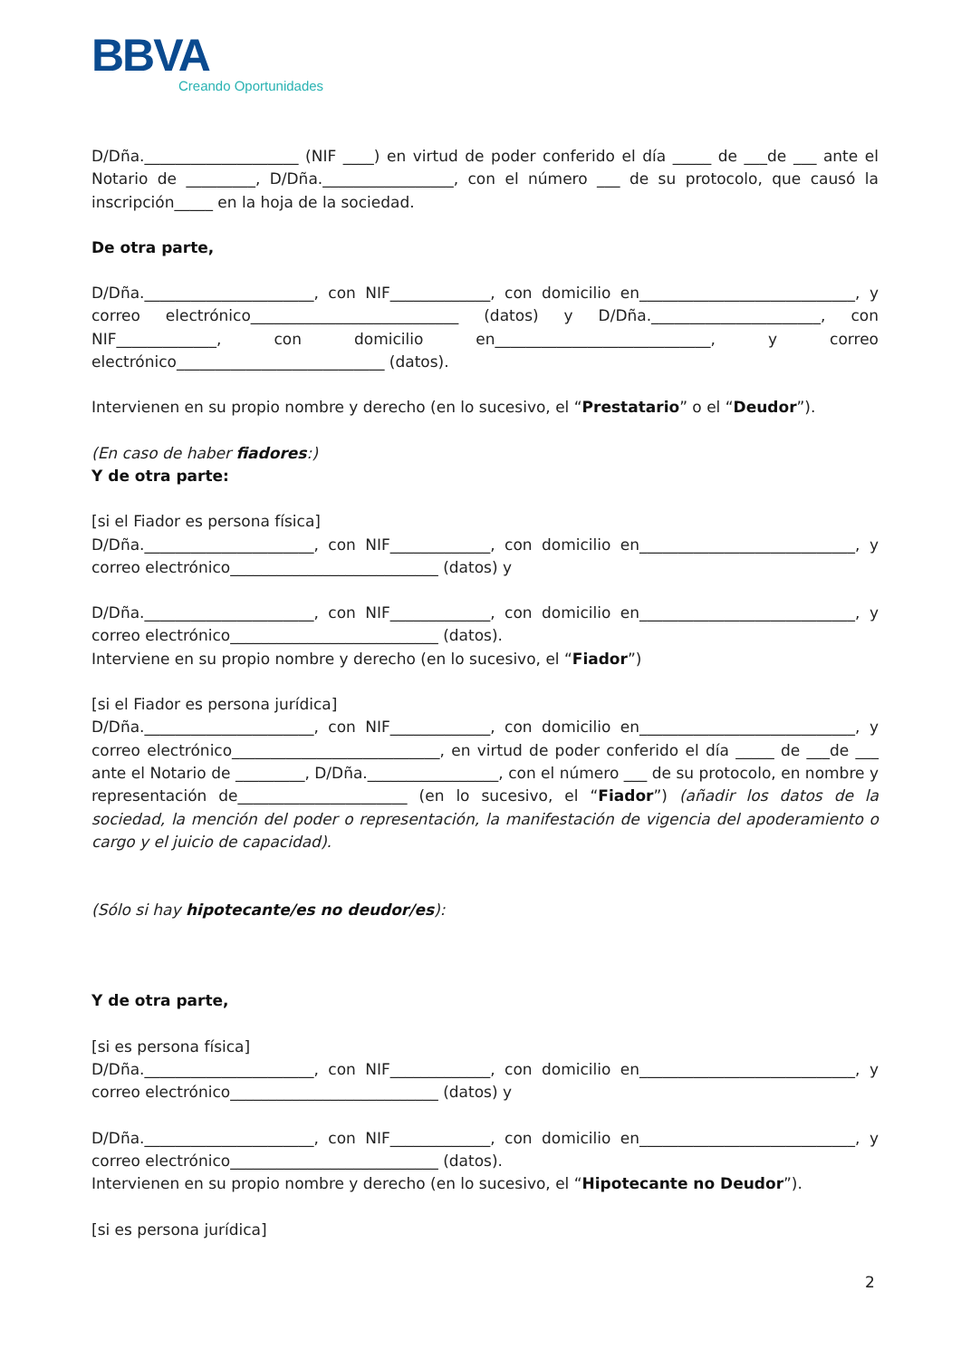BBVA
Creando Oportunidades
D/Dña.____________________ (NIF ____) en virtud de poder conferido el día _____ de ___de ___ ante el Notario de _________, D/Dña._________________, con el número ___ de su protocolo, que causó la inscripción_____ en la hoja de la sociedad.
De otra parte,
D/Dña.______________________, con NIF_____________, con domicilio en____________________________, y correo electrónico___________________________ (datos) y D/Dña.______________________, con NIF_____________, con domicilio en____________________________, y correo electrónico___________________________ (datos).
Intervienen en su propio nombre y derecho (en lo sucesivo, el “Prestatario” o el “Deudor”).
(En caso de haber fiadores:)
Y de otra parte:
[si el Fiador es persona física]
D/Dña.______________________, con NIF_____________, con domicilio en____________________________, y correo electrónico___________________________ (datos) y
D/Dña.______________________, con NIF_____________, con domicilio en____________________________, y correo electrónico___________________________ (datos).
Interviene en su propio nombre y derecho (en lo sucesivo, el “Fiador”)
[si el Fiador es persona jurídica]
D/Dña.______________________, con NIF_____________, con domicilio en____________________________, y correo electrónico___________________________, en virtud de poder conferido el día _____ de ___de ___ ante el Notario de _________, D/Dña._________________, con el número ___ de su protocolo, en nombre y representación de______________________ (en lo sucesivo, el “Fiador”) (añadir los datos de la sociedad, la mención del poder o representación, la manifestación de vigencia del apoderamiento o cargo y el juicio de capacidad).
(Sólo si hay hipotecante/es no deudor/es):
Y de otra parte,
[si es persona física]
D/Dña.______________________, con NIF_____________, con domicilio en____________________________, y correo electrónico___________________________ (datos) y
D/Dña.______________________, con NIF_____________, con domicilio en____________________________, y correo electrónico___________________________ (datos).
Intervienen en su propio nombre y derecho (en lo sucesivo, el “Hipotecante no Deudor”).
[si es persona jurídica]
2